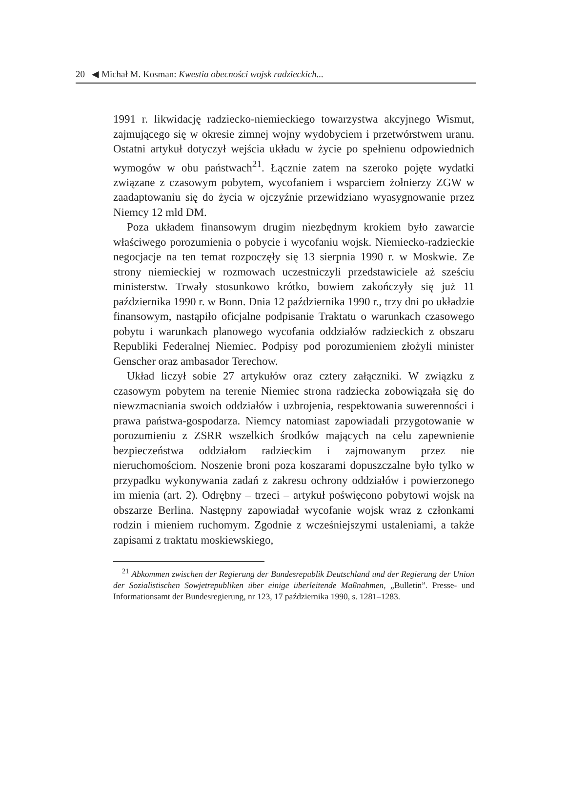20 ◀ Michał M. Kosman: Kwestia obecności wojsk radzieckich...
1991 r. likwidację radziecko-niemieckiego towarzystwa akcyjnego Wismut, zajmującego się w okresie zimnej wojny wydobyciem i przetwórstwem uranu. Ostatni artykuł dotyczył wejścia układu w życie po spełnienu odpowiednich wymogów w obu państwach<sup>21</sup>. Łącznie zatem na szeroko pojęte wydatki związane z czasowym pobytem, wycofaniem i wsparciem żołnierzy ZGW w zaadaptowaniu się do życia w ojczyźnie przewidziano wyasygnowanie przez Niemcy 12 mld DM.
Poza układem finansowym drugim niezbędnym krokiem było zawarcie właściwego porozumienia o pobycie i wycofaniu wojsk. Niemiecko-radzieckie negocjacje na ten temat rozpoczęły się 13 sierpnia 1990 r. w Moskwie. Ze strony niemieckiej w rozmowach uczestniczyli przedstawiciele aż sześciu ministerstw. Trwały stosunkowo krótko, bowiem zakończyły się już 11 października 1990 r. w Bonn. Dnia 12 października 1990 r., trzy dni po układzie finansowym, nastąpiło oficjalne podpisanie Traktatu o warunkach czasowego pobytu i warunkach planowego wycofania oddziałów radzieckich z obszaru Republiki Federalnej Niemiec. Podpisy pod porozumieniem złożyli minister Genscher oraz ambasador Terechow.
Układ liczył sobie 27 artykułów oraz cztery załączniki. W związku z czasowym pobytem na terenie Niemiec strona radziecka zobowiązała się do niewzmacniania swoich oddziałów i uzbrojenia, respektowania suwerenności i prawa państwa-gospodarza. Niemcy natomiast zapowiadali przygotowanie w porozumieniu z ZSRR wszelkich środków mających na celu zapewnienie bezpieczeństwa oddziałom radzieckim i zajmowanym przez nie nieruchomościom. Noszenie broni poza koszarami dopuszczalne było tylko w przypadku wykonywania zadań z zakresu ochrony oddziałów i powierzonego im mienia (art. 2). Odrębny – trzeci – artykuł poświęcono pobytowi wojsk na obszarze Berlina. Następny zapowiadał wycofanie wojsk wraz z członkami rodzin i mieniem ruchomym. Zgodnie z wcześniejszymi ustaleniami, a także zapisami z traktatu moskiewskiego,
<sup>21</sup> Abkommen zwischen der Regierung der Bundesrepublik Deutschland und der Regierung der Union der Sozialistischen Sowjetrepubliken über einige überleitende Maßnahmen, „Bulletin”. Presse- und Informationsamt der Bundesregierung, nr 123, 17 października 1990, s. 1281–1283.